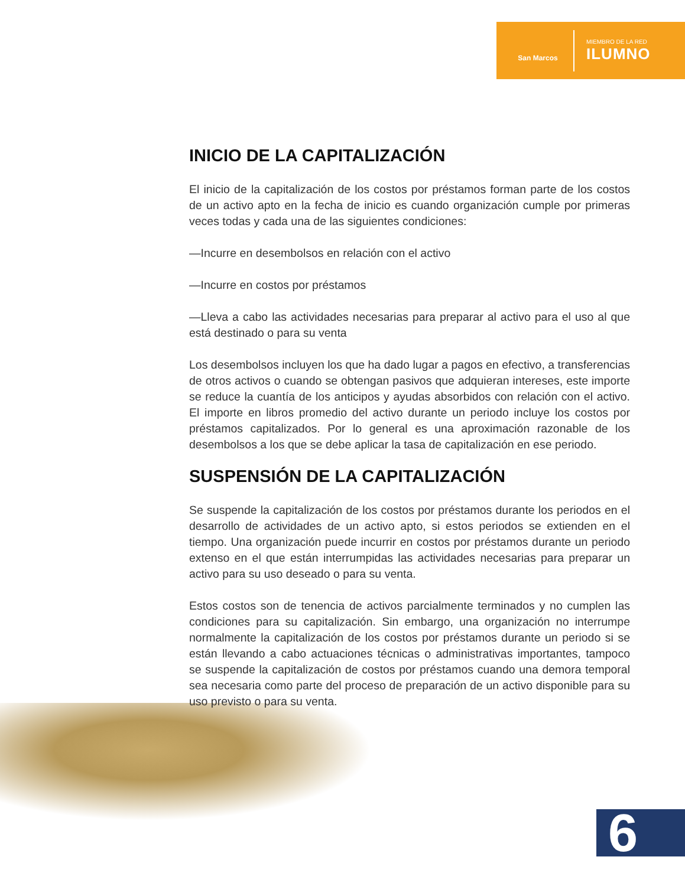San Marcos
MIEMBRO DE LA RED
ILUMNO
INICIO DE LA CAPITALIZACIÓN
El inicio de la capitalización de los costos por préstamos forman parte de los costos de un activo apto en la fecha de inicio es cuando organización cumple por primeras veces todas y cada una de las siguientes condiciones:
—Incurre en desembolsos en relación con el activo
—Incurre en costos por préstamos
—Lleva a cabo las actividades necesarias para preparar al activo para el uso al que está destinado o para su venta
Los desembolsos incluyen los que ha dado lugar a pagos en efectivo, a transferencias de otros activos o cuando se obtengan pasivos que adquieran intereses, este importe se reduce la cuantía de los anticipos y ayudas absorbidos con relación con el activo. El importe en libros promedio del activo durante un periodo incluye los costos por préstamos capitalizados. Por lo general es una aproximación razonable de los desembolsos a los que se debe aplicar la tasa de capitalización en ese periodo.
SUSPENSIÓN DE LA CAPITALIZACIÓN
Se suspende la capitalización de los costos por préstamos durante los periodos en el desarrollo de actividades de un activo apto, si estos periodos se extienden en el tiempo. Una organización puede incurrir en costos por préstamos durante un periodo extenso en el que están interrumpidas las actividades necesarias para preparar un activo para su uso deseado o para su venta.
Estos costos son de tenencia de activos parcialmente terminados y no cumplen las condiciones para su capitalización. Sin embargo, una organización no interrumpe normalmente la capitalización de los costos por préstamos durante un periodo si se están llevando a cabo actuaciones técnicas o administrativas importantes, tampoco se suspende la capitalización de costos por préstamos cuando una demora temporal sea necesaria como parte del proceso de preparación de un activo disponible para su uso previsto o para su venta.
6